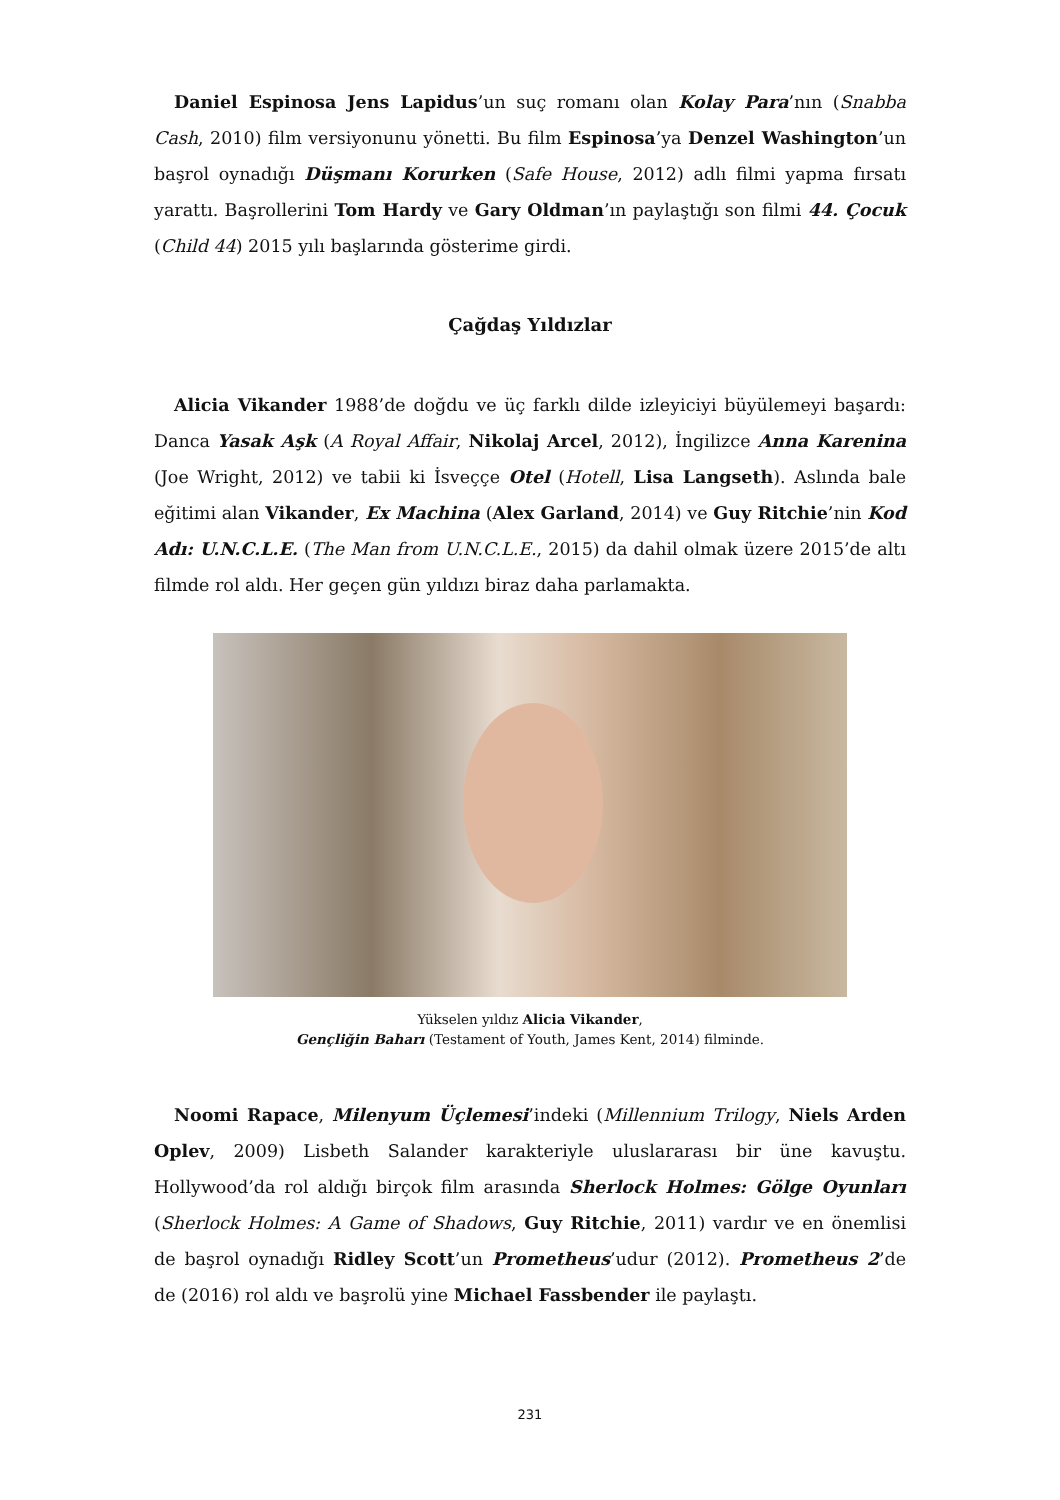Daniel Espinosa Jens Lapidus’un suç romanı olan Kolay Para’nın (Snabba Cash, 2010) film versiyonunu yönetti. Bu film Espinosa’ya Denzel Washington’un başrol oynadığı Düşmanı Korurken (Safe House, 2012) adlı filmi yapma fırsatı yarattı. Başrollerini Tom Hardy ve Gary Oldman’ın paylaştığı son filmi 44. Çocuk (Child 44) 2015 yılı başlarında gösterime girdi.
Çağdaş Yıldızlar
Alicia Vikander 1988’de doğdu ve üç farklı dilde izleyiciyi büyülemeyi başardı: Danca Yasak Aşk (A Royal Affair, Nikolaj Arcel, 2012), İngilizce Anna Karenina (Joe Wright, 2012) ve tabii ki İsveççe Otel (Hotell, Lisa Langseth). Aslında bale eğitimi alan Vikander, Ex Machina (Alex Garland, 2014) ve Guy Ritchie’nin Kod Adı: U.N.C.L.E. (The Man from U.N.C.L.E., 2015) da dahil olmak üzere 2015’de altı filmde rol aldı. Her geçen gün yıldızı biraz daha parlamakta.
Yükselen yıldız Alicia Vikander,
Gençliğin Baharı (Testament of Youth, James Kent, 2014) filminde.
Noomi Rapace, Milenyum Üçlemesi’indeki (Millennium Trilogy, Niels Arden Oplev, 2009) Lisbeth Salander karakteriyle uluslararası bir üne kavuştu. Hollywood’da rol aldığı birçok film arasında Sherlock Holmes: Gölge Oyunları (Sherlock Holmes: A Game of Shadows, Guy Ritchie, 2011) vardır ve en önemlisi de başrol oynadığı Ridley Scott’un Prometheus’udur (2012). Prometheus 2’de de (2016) rol aldı ve başrolü yine Michael Fassbender ile paylaştı.
231